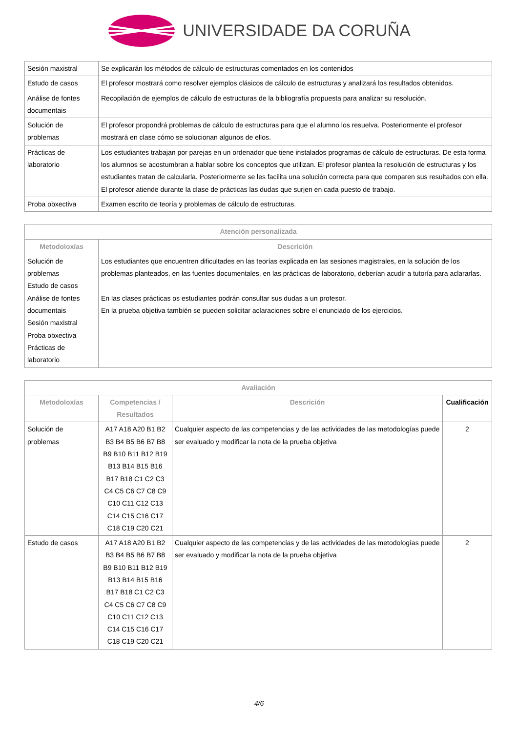UNIVERSIDADE DA CORUÑA
| Sesión maxistral | Se explicarán los métodos de cálculo de estructuras comentados en los contenidos |
| Estudo de casos | El profesor mostrará como resolver ejemplos clásicos de cálculo de estructuras y analizará los resultados obtenidos. |
| Análise de fontes documentais | Recopilación de ejemplos de cálculo de estructuras de la bibliografía propuesta para analizar su resolución. |
| Solución de problemas | El profesor propondrá problemas de cálculo de estructuras para que el alumno los resuelva. Posteriormente el profesor mostrará en clase cómo se solucionan algunos de ellos. |
| Prácticas de laboratorio | Los estudiantes trabajan por parejas en un ordenador que tiene instalados programas de cálculo de estructuras. De esta forma los alumnos se acostumbran a hablar sobre los conceptos que utilizan. El profesor plantea la resolución de estructuras y los estudiantes tratan de calcularla. Posteriormente se les facilita una solución correcta para que comparen sus resultados con ella. El profesor atiende durante la clase de prácticas las dudas que surjen en cada puesto de trabajo. |
| Proba obxectiva | Examen escrito de teoría y problemas de cálculo de estructuras. |
| Atención personalizada | |
| --- | --- |
| Metodoloxías | Descrición |
| Solución de problemas Estudo de casos Análise de fontes documentais Sesión maxistral Proba obxectiva Prácticas de laboratorio | Los estudiantes que encuentren dificultades en las teorías explicada en las sesiones magistrales, en la solución de los problemas planteados, en las fuentes documentales, en las prácticas de laboratorio, deberían acudir a tutoría para aclararlas. En las clases prácticas os estudiantes podrán consultar sus dudas a un profesor. En la prueba objetiva también se pueden solicitar aclaraciones sobre el enunciado de los ejercicios. |
| Avaliación | | | |
| --- | --- | --- | --- |
| Metodoloxías | Competencias / Resultados | Descrición | Cualificación |
| Solución de problemas | A17 A18 A20 B1 B2 B3 B4 B5 B6 B7 B8 B9 B10 B11 B12 B19 B13 B14 B15 B16 B17 B18 C1 C2 C3 C4 C5 C6 C7 C8 C9 C10 C11 C12 C13 C14 C15 C16 C17 C18 C19 C20 C21 | Cualquier aspecto de las competencias y de las actividades de las metodologías puede ser evaluado y modificar la nota de la prueba objetiva | 2 |
| Estudo de casos | A17 A18 A20 B1 B2 B3 B4 B5 B6 B7 B8 B9 B10 B11 B12 B19 B13 B14 B15 B16 B17 B18 C1 C2 C3 C4 C5 C6 C7 C8 C9 C10 C11 C12 C13 C14 C15 C16 C17 C18 C19 C20 C21 | Cualquier aspecto de las competencias y de las actividades de las metodologías puede ser evaluado y modificar la nota de la prueba objetiva | 2 |
4/6